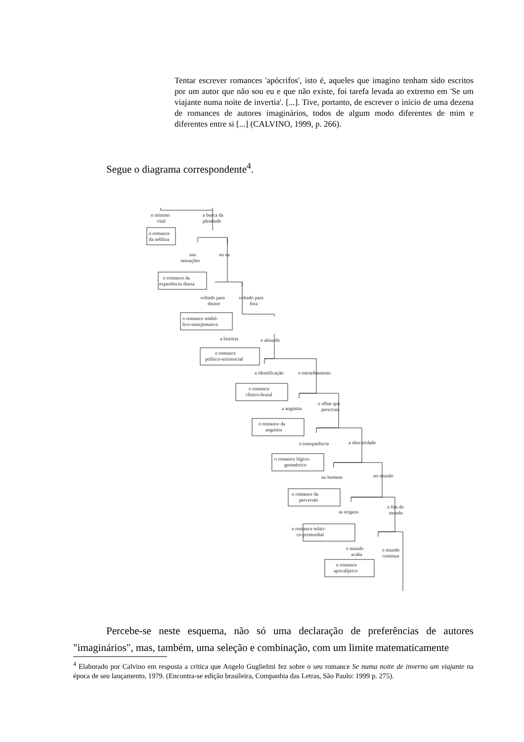Tentar escrever romances 'apócrifos', isto é, aqueles que imagino tenham sido escritos por um autor que não sou eu e que não existe, foi tarefa levada ao extremo em 'Se um viajante numa noite de invertia'. [...]. Tive, portanto, de escrever o início de uma dezena de romances de autores imaginários, todos de algum modo diferentes de mim e diferentes entre si [...] (CALVINO, 1999, p. 266).
Segue o diagrama correspondente<sup>4</sup>.
o mínimo
vital
a busca da
plenitude
o romance
da neblina
nas
sensações
no eu
o romance da
experiência densa
voltado para
dentro
voltado para
fora
o romance simbó-
lico-interpretativo
a história
o absurdo
o romance
político-existencial
a identificação
o estranhamento
o romance
clínico-brutal
a angústia
o olhar que
perscruta
o romance da
angústia
a transparência
a obscuridade
o romance lógico-
geométrico
no homem
no mundo
o romance da
perversão
as origens
o fim do
mundo
o romance telúri-
co-primordial
o mundo
acaba
o mundo
continua
o romance
apocalíptico
Percebe-se neste esquema, não só uma declaração de preferências de autores "imaginários", mas, também, uma seleção e combinação, com um limite matematicamente
<sup>4</sup> Elaborado por Calvino em resposta a crítica que Angelo Guglielmi fez sobre o seu romance Se numa noite de inverno um viajante na época de seu lançamento, 1979. (Encontra-se edição brasileira, Companhia das Letras, São Paulo: 1999 p. 275).